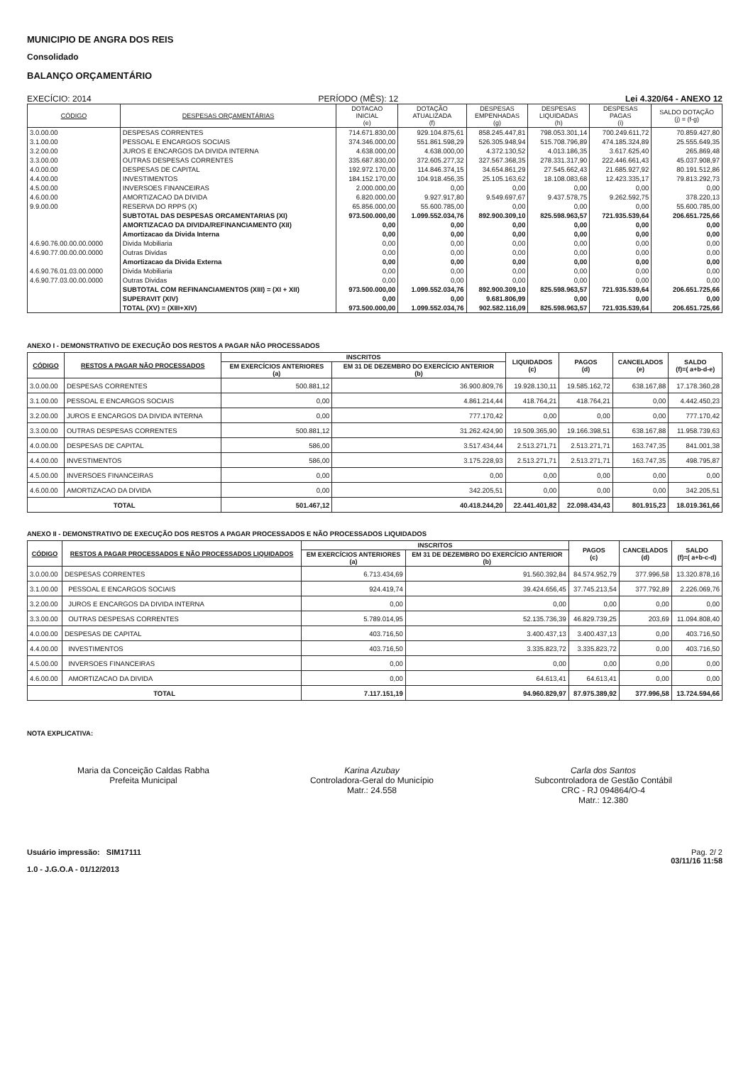MUNICIPIO DE ANGRA DOS REIS
Consolidado
BALANÇO ORÇAMENTÁRIO
EXECÍCIO: 2014 PERÍODO (MÊS): 12 Lei 4.320/64 - ANEXO 12
| CÓDIGO | DESPESAS ORÇAMENTÁRIAS | DOTACAO INICIAL (e) | DOTAÇÃO ATUALIZADA (f) | DESPESAS EMPENHADAS (g) | DESPESAS LIQUIDADAS (h) | DESPESAS PAGAS (i) | SALDO DOTAÇÃO (j) = (f-g) |
| --- | --- | --- | --- | --- | --- | --- | --- |
| 3.0.00.00 | DESPESAS CORRENTES | 714.671.830,00 | 929.104.875,61 | 858.245.447,81 | 798.053.301,14 | 700.249.611,72 | 70.859.427,80 |
| 3.1.00.00 | PESSOAL E ENCARGOS SOCIAIS | 374.346.000,00 | 551.861.598,29 | 526.305.948,94 | 515.708.796,89 | 474.185.324,89 | 25.555.649,35 |
| 3.2.00.00 | JUROS E ENCARGOS DA DIVIDA INTERNA | 4.638.000,00 | 4.638.000,00 | 4.372.130,52 | 4.013.186,35 | 3.617.625,40 | 265.869,48 |
| 3.3.00.00 | OUTRAS DESPESAS CORRENTES | 335.687.830,00 | 372.605.277,32 | 327.567.368,35 | 278.331.317,90 | 222.446.661,43 | 45.037.908,97 |
| 4.0.00.00 | DESPESAS DE CAPITAL | 192.972.170,00 | 114.846.374,15 | 34.654.861,29 | 27.545.662,43 | 21.685.927,92 | 80.191.512,86 |
| 4.4.00.00 | INVESTIMENTOS | 184.152.170,00 | 104.918.456,35 | 25.105.163,62 | 18.108.083,68 | 12.423.335,17 | 79.813.292,73 |
| 4.5.00.00 | INVERSOES FINANCEIRAS | 2.000.000,00 | 0,00 | 0,00 | 0,00 | 0,00 | 0,00 |
| 4.6.00.00 | AMORTIZACAO DA DIVIDA | 6.820.000,00 | 9.927.917,80 | 9.549.697,67 | 9.437.578,75 | 9.262.592,75 | 378.220,13 |
| 9.9.00.00 | RESERVA DO RPPS (X) | 65.856.000,00 | 55.600.785,00 | 0,00 | 0,00 | 0,00 | 55.600.785,00 |
| | SUBTOTAL DAS DESPESAS ORCAMENTARIAS (XI) | 973.500.000,00 | 1.099.552.034,76 | 892.900.309,10 | 825.598.963,57 | 721.935.539,64 | 206.651.725,66 |
| | AMORTIZACAO DA DIVIDA/REFINANCIAMENTO (XII) | 0,00 | 0,00 | 0,00 | 0,00 | 0,00 | 0,00 |
| | Amortizacao da Divida Interna | 0,00 | 0,00 | 0,00 | 0,00 | 0,00 | 0,00 |
| 4.6.90.76.00.00.00.0000 | Divida Mobiliaria | 0,00 | 0,00 | 0,00 | 0,00 | 0,00 | 0,00 |
| 4.6.90.77.00.00.00.0000 | Outras Dividas | 0,00 | 0,00 | 0,00 | 0,00 | 0,00 | 0,00 |
| | Amortizacao da Divida Externa | 0,00 | 0,00 | 0,00 | 0,00 | 0,00 | 0,00 |
| 4.6.90.76.01.03.00.0000 | Divida Mobiliaria | 0,00 | 0,00 | 0,00 | 0,00 | 0,00 | 0,00 |
| 4.6.90.77.03.00.00.0000 | Outras Dividas | 0,00 | 0,00 | 0,00 | 0,00 | 0,00 | 0,00 |
| | SUBTOTAL COM REFINANCIAMENTOS (XIII) = (XI + XII) | 973.500.000,00 | 1.099.552.034,76 | 892.900.309,10 | 825.598.963,57 | 721.935.539,64 | 206.651.725,66 |
| | SUPERAVIT (XIV) | 0,00 | 0,00 | 9.681.806,99 | 0,00 | 0,00 | 0,00 |
| | TOTAL (XV) = (XIII+XIV) | 973.500.000,00 | 1.099.552.034,76 | 902.582.116,09 | 825.598.963,57 | 721.935.539,64 | 206.651.725,66 |
ANEXO I - DEMONSTRATIVO DE EXECUÇÃO DOS RESTOS A PAGAR NÃO PROCESSADOS
| CÓDIGO | RESTOS A PAGAR NÃO PROCESSADOS | INSCRITOS | | LIQUIDADOS (c) | PAGOS (d) | CANCELADOS (e) | SALDO (f)=( a+b-d-e) |
| --- | --- | --- | --- | --- | --- | --- | --- |
| | | EM EXERCÍCIOS ANTERIORES (a) | EM 31 DE DEZEMBRO DO EXERCÍCIO ANTERIOR (b) | | | | |
| 3.0.00.00 | DESPESAS CORRENTES | 500.881,12 | 36.900.809,76 | 19.928.130,11 | 19.585.162,72 | 638.167,88 | 17.178.360,28 |
| 3.1.00.00 | PESSOAL E ENCARGOS SOCIAIS | 0,00 | 4.861.214,44 | 418.764,21 | 418.764,21 | 0,00 | 4.442.450,23 |
| 3.2.00.00 | JUROS E ENCARGOS DA DIVIDA INTERNA | 0,00 | 777.170,42 | 0,00 | 0,00 | 0,00 | 777.170,42 |
| 3.3.00.00 | OUTRAS DESPESAS CORRENTES | 500.881,12 | 31.262.424,90 | 19.509.365,90 | 19.166.398,51 | 638.167,88 | 11.958.739,63 |
| 4.0.00.00 | DESPESAS DE CAPITAL | 586,00 | 3.517.434,44 | 2.513.271,71 | 2.513.271,71 | 163.747,35 | 841.001,38 |
| 4.4.00.00 | INVESTIMENTOS | 586,00 | 3.175.228,93 | 2.513.271,71 | 2.513.271,71 | 163.747,35 | 498.795,87 |
| 4.5.00.00 | INVERSOES FINANCEIRAS | 0,00 | 0,00 | 0,00 | 0,00 | 0,00 | 0,00 |
| 4.6.00.00 | AMORTIZACAO DA DIVIDA | 0,00 | 342.205,51 | 0,00 | 0,00 | 0,00 | 342.205,51 |
| TOTAL | | 501.467,12 | 40.418.244,20 | 22.441.401,82 | 22.098.434,43 | 801.915,23 | 18.019.361,66 |
ANEXO II - DEMONSTRATIVO DE EXECUÇÃO DOS RESTOS A PAGAR PROCESSADOS E NÃO PROCESSADOS LIQUIDADOS
| CÓDIGO | RESTOS A PAGAR PROCESSADOS E NÃO PROCESSADOS LIQUIDADOS | INSCRITOS | | PAGOS (c) | CANCELADOS (d) | SALDO (f)=( a+b-c-d) |
| --- | --- | --- | --- | --- | --- | --- |
| | | EM EXERCÍCIOS ANTERIORES (a) | EM 31 DE DEZEMBRO DO EXERCÍCIO ANTERIOR (b) | | | |
| 3.0.00.00 | DESPESAS CORRENTES | 6.713.434,69 | 91.560.392,84 | 84.574.952,79 | 377.996,58 | 13.320.878,16 |
| 3.1.00.00 | PESSOAL E ENCARGOS SOCIAIS | 924.419,74 | 39.424.656,45 | 37.745.213,54 | 377.792,89 | 2.226.069,76 |
| 3.2.00.00 | JUROS E ENCARGOS DA DIVIDA INTERNA | 0,00 | 0,00 | 0,00 | 0,00 | 0,00 |
| 3.3.00.00 | OUTRAS DESPESAS CORRENTES | 5.789.014,95 | 52.135.736,39 | 46.829.739,25 | 203,69 | 11.094.808,40 |
| 4.0.00.00 | DESPESAS DE CAPITAL | 403.716,50 | 3.400.437,13 | 3.400.437,13 | 0,00 | 403.716,50 |
| 4.4.00.00 | INVESTIMENTOS | 403.716,50 | 3.335.823,72 | 3.335.823,72 | 0,00 | 403.716,50 |
| 4.5.00.00 | INVERSOES FINANCEIRAS | 0,00 | 0,00 | 0,00 | 0,00 | 0,00 |
| 4.6.00.00 | AMORTIZACAO DA DIVIDA | 0,00 | 64.613,41 | 64.613,41 | 0,00 | 0,00 |
| TOTAL | | 7.117.151,19 | 94.960.829,97 | 87.975.389,92 | 377.996,58 | 13.724.594,66 |
NOTA EXPLICATIVA:
Maria da Conceição Caldas Rabha
Prefeita Municipal
Karina Azubay
Controladora-Geral do Município
Matr.: 24.558
Carla dos Santos
Subcontroladora de Gestão Contábil
CRC - RJ 094864/O-4
Matr.: 12.380
Usuário impressão: SIM17111
1.0 - J.G.O.A - 01/12/2013
Pag. 2/ 2
03/11/16 11:58